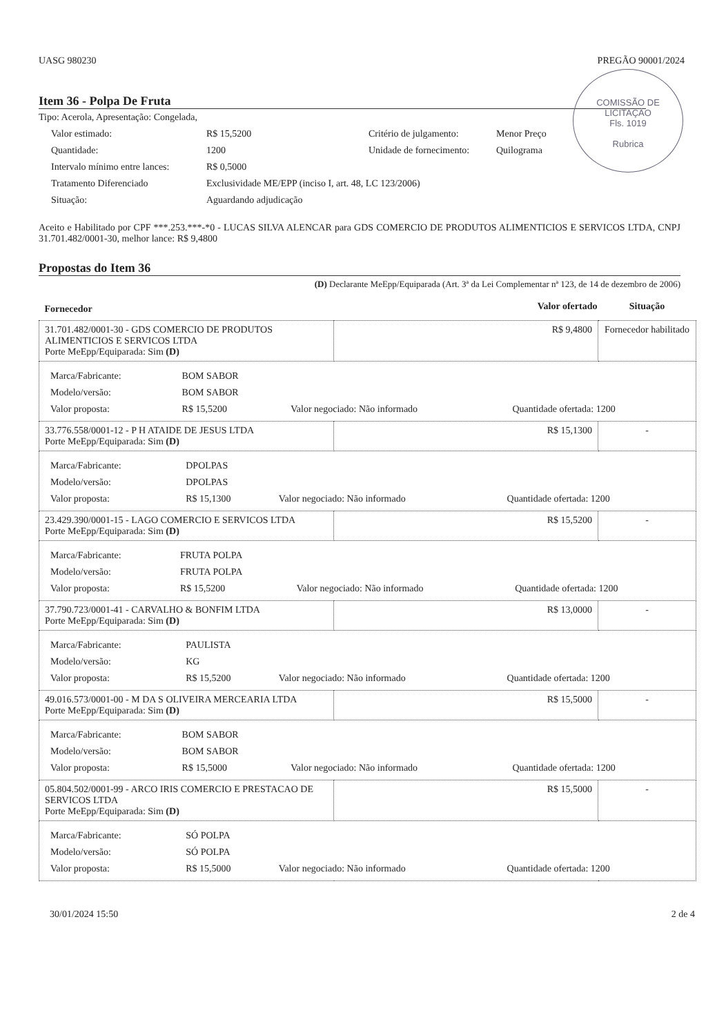UASG 980230 PREGÃO 90001/2024
COMISSÃO DE LICITAÇÃO
Fls. 1019
Rubrica
Item 36 - Polpa De Fruta
Tipo: Acerola, Apresentação: Congelada,
Valor estimado: R$ 15,5200 Critério de julgamento: Menor Preço Quantidade: 1200 Unidade de fornecimento: Quilograma Intervalo mínimo entre lances: R$ 0,5000 Tratamento Diferenciado Exclusividade ME/EPP (inciso I, art. 48, LC 123/2006) Situação: Aguardando adjudicação
Aceito e Habilitado por CPF ***.253.***-*0 - LUCAS SILVA ALENCAR para GDS COMERCIO DE PRODUTOS ALIMENTICIOS E SERVICOS LTDA, CNPJ 31.701.482/0001-30, melhor lance: R$ 9,4800
Propostas do Item 36
(D) Declarante MeEpp/Equiparada (Art. 3ª da Lei Complementar nª 123, de 14 de dezembro de 2006)
| Fornecedor | Valor ofertado | Situação |
| --- | --- | --- |
| 31.701.482/0001-30 - GDS COMERCIO DE PRODUTOS ALIMENTICIOS E SERVICOS LTDA Porte MeEpp/Equiparada: Sim (D) | R$ 9,4800 | Fornecedor habilitado |
| / Marca/Fabricante: / BOM SABOR / / / / Modelo/versão: / BOM SABOR / / / / Valor proposta: / R$ 15,5200 / Valor negociado: Não informado / Quantidade ofertada: 1200 / | | |
| 33.776.558/0001-12 - P H ATAIDE DE JESUS LTDA Porte MeEpp/Equiparada: Sim (D) | R$ 15,1300 | - |
| / Marca/Fabricante: / DPOLPAS / / / / Modelo/versão: / DPOLPAS / / / / Valor proposta: / R$ 15,1300 / Valor negociado: Não informado / Quantidade ofertada: 1200 / | | |
| 23.429.390/0001-15 - LAGO COMERCIO E SERVICOS LTDA Porte MeEpp/Equiparada: Sim (D) | R$ 15,5200 | - |
| / Marca/Fabricante: / FRUTA POLPA / / / / Modelo/versão: / FRUTA POLPA / / / / Valor proposta: / R$ 15,5200 / Valor negociado: Não informado / Quantidade ofertada: 1200 / | | |
| 37.790.723/0001-41 - CARVALHO & BONFIM LTDA Porte MeEpp/Equiparada: Sim (D) | R$ 13,0000 | - |
| / Marca/Fabricante: / PAULISTA / / / / Modelo/versão: / KG / / / / Valor proposta: / R$ 15,5200 / Valor negociado: Não informado / Quantidade ofertada: 1200 / | | |
| 49.016.573/0001-00 - M DA S OLIVEIRA MERCEARIA LTDA Porte MeEpp/Equiparada: Sim (D) | R$ 15,5000 | - |
| / Marca/Fabricante: / BOM SABOR / / / / Modelo/versão: / BOM SABOR / / / / Valor proposta: / R$ 15,5000 / Valor negociado: Não informado / Quantidade ofertada: 1200 / | | |
| 05.804.502/0001-99 - ARCO IRIS COMERCIO E PRESTACAO DE SERVICOS LTDA Porte MeEpp/Equiparada: Sim (D) | R$ 15,5000 | - |
| / Marca/Fabricante: / SÓ POLPA / / / / Modelo/versão: / SÓ POLPA / / / / Valor proposta: / R$ 15,5000 / Valor negociado: Não informado / Quantidade ofertada: 1200 / | | |
30/01/2024 15:50 2 de 4